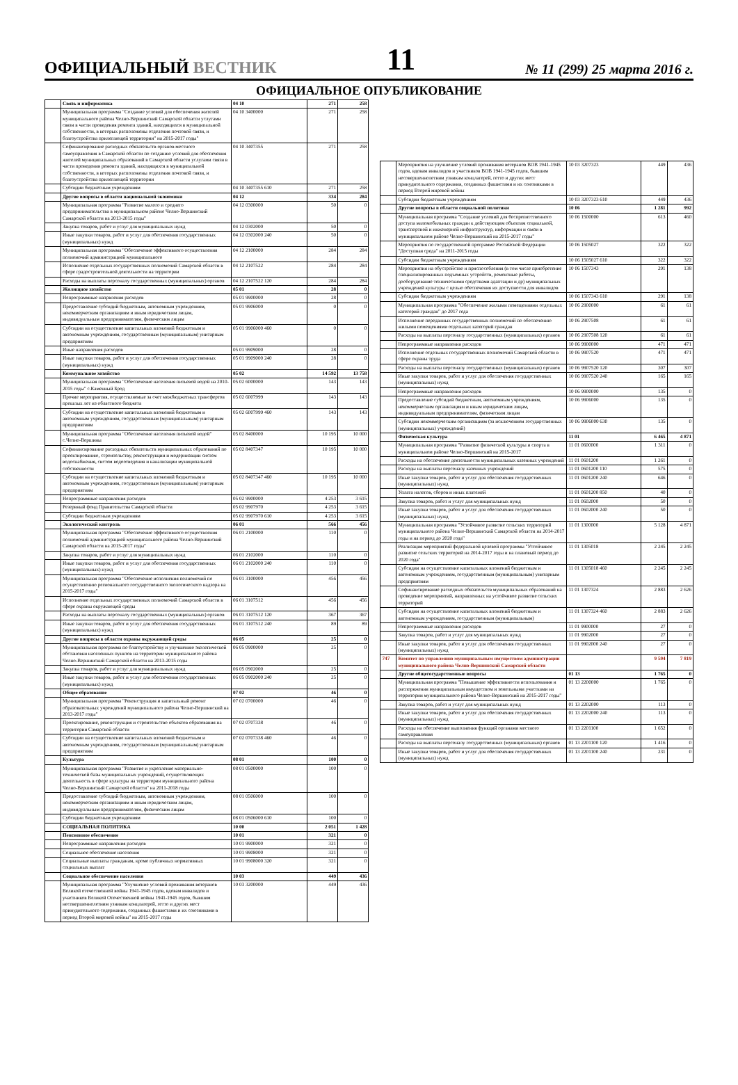ОФИЦИАЛЬНЫЙ ВЕСТНИК
11
№ 11 (299) 25 марта 2016 г.
ОФИЦИАЛЬНОЕ ОПУБЛИКОВАНИЕ
| | Связь и информатика | 04 10 | 271 | 258 |
| | Муниципальная программа "Создание условий для обеспечения жителей муниципального района Челно-Вершинский Самарской области услугами связи в части проведения ремонта зданий, находящихся в муниципальной собственности, в которых расположены отделения почтовой связи, и благоустройства прилегающей территории" на 2015-2017 годы" | 04 10 3400000 | 271 | 258 |
| | Софинансирование расходных обязательств органов местного самоуправления в Самарской области по созданию условий для обеспечения жителей муниципальных образований в Самарской области услугами связи в части проведения ремонта зданий, находящихся в муниципальной собственности, в которых расположены отделения почтовой связи, и благоустройства прилегающей территории | 04 10 3407355 | 271 | 258 |
| | Субсидии бюджетным учреждениям | 04 10 3407355 610 | 271 | 258 |
| | Другие вопросы в области национальной экономики | 04 12 | 334 | 284 |
| | Муниципальная программа "Развитие малого и среднего предпринимательства в муниципальном районе Челно-Вершинский Самарской области на 2013-2015 годы" | 04 12 0300000 | 50 | 0 |
| | Закупка товаров, работ и услуг для муниципальных нужд | 04 12 0302000 | 50 | 0 |
| | Иные закупки товаров, работ и услуг для обеспечения государственных (муниципальных) нужд | 04 12 0302000 240 | 50 | 0 |
| | Муниципальная программа "Обеспечение эффективного осуществления полномочий администрацией муниципального | 04 12 2100000 | 284 | 284 |
| | Исполнение отдельных государственных полномочий Самарской области в сфере градостроительной деятельности на территории | 04 12 2107522 | 284 | 284 |
| | Расходы на выплаты персоналу государственных (муниципальных) органов | 04 12 2107522 120 | 284 | 284 |
| | Жилищное хозяйство | 05 01 | 28 | 0 |
| | Непрограммные напрвления расходов | 05 01 9900000 | 28 | 0 |
| | Предоставление субсидий бюджетным, автономным учреждениям, некоммерческим организациям и иным юридическим лицам, индивидуальным предпринимателям, физическим лицам | 05 01 9906000 | 0 | 0 |
| | Субсидии на осуществление капитальных вложений бюджетным и автономным учреждениям, государственным (муниципальным) унитарным предприятиям | 05 01 9906000 460 | 0 | 0 |
| | Иные направления расходов | 05 01 9909000 | 28 | 0 |
| | Иные закупки товаров, работ и услуг для обеспечения государственных (муниципальных) нужд | 05 01 9909000 240 | 28 | 0 |
| | Коммунальное хозяйство | 05 02 | 14 592 | 13 758 |
| | Муниципальная программа "Обеспечение населения питьевой водой на 2010-2015 годы" с.Каменный Брод | 05 02 6000000 | 143 | 143 |
| | Прочие мероприятия, осуществляемые за счет межбюджетных трансфертов прошлых лет из областного бюджета | 05 02 6007999 | 143 | 143 |
| | Субсидии на осуществление капитальных вложений бюджетным и автономным учреждениям, государственным (муниципальным) унитарным предприятиям | 05 02 6007999 460 | 143 | 143 |
| | Муниципальная программа "Обеспечение населения питьевой водой" с.Челно-Вершины | 05 02 8400000 | 10 195 | 10 000 |
| | Софинансирование расходных обязательств муниципальных образований по проектированию, строительству, реконструкции и модернизации систем водоснабжения, систем водоотведения и канализации муниципальной собственности | 05 02 8407347 | 10 195 | 10 000 |
| | Субсидии на осуществление капитальных вложений бюджетным и автономным учреждениям, государственным (муниципальным) унитарным предприятиям | 05 02 8407347 460 | 10 195 | 10 000 |
| | Непрограммные направления расходов | 05 02 9900000 | 4 253 | 3 615 |
| | Резервный фонд Правительства Самарской области | 05 02 9907970 | 4 253 | 3 615 |
| | Субсидии бюджетным учреждениям | 05 02 9907970 610 | 4 253 | 3 615 |
| | Экологический контроль | 06 01 | 566 | 456 |
| | Муниципальная программа "Обеспечение эффективного осуществления полномочий администрацией муниципального района Челно-Вершинский Самарской области на 2015-2017 годы" | 06 01 2100000 | 110 | 0 |
| | Закупка товаров, работ и услуг для муниципальных нужд | 06 01 2102000 | 110 | 0 |
| | Иные закупки товаров, работ и услуг для обеспечения государственных (муниципальных) нужд | 06 01 2102000 240 | 110 | 0 |
| | Муниципальная программа "Обеспечение исполнения полномочий по осуществлению регионального государственного экологического надзора на 2015-2017 годы" | 06 01 3100000 | 456 | 456 |
| | Исполнение отдельных государственных полномочий Самарской области в сфере охраны окружающей среды | 06 01 3107512 | 456 | 456 |
| | Расходы на выплаты персоналу государственных (муниципальных) органов | 06 01 3107512 120 | 367 | 367 |
| | Иные закупки товаров, работ и услуг для обеспечения государственных (муниципальных) нужд | 06 01 3107512 240 | 89 | 89 |
| | Другие вопросы в области охраны окружающей среды | 06 05 | 25 | 0 |
| | Муниципальная программа по благоустройству и улучшению экологической обстановки населенных пунктов на территории муниципального района Челно-Вершинский Самарской области на 2013-2015 годы | 06 05 0900000 | 25 | 0 |
| | Закупка товаров, работ и услуг для муниципальных нужд | 06 05 0902000 | 25 | 0 |
| | Иные закупки товаров, работ и услуг для обеспечения государственных (муниципальных) нужд | 06 05 0902000 240 | 25 | 0 |
| | Общее образование | 07 02 | 46 | 0 |
| | Муниципальная программа "Реконструкция и капитальный ремонт образовательных учреждений муниципального района Челно-Вершинский на 2013-2017 годы" | 07 02 0700000 | 46 | 0 |
| | Проектирование, реконструкция и строительство объектов образования на территории Самарской области | 07 02 0707338 | 46 | 0 |
| | Субсидии на осуществление капитальных вложений бюджетным и автономным учреждениям, государственным (муниципальным) унитарным предприятиям | 07 02 0707338 460 | 46 | 0 |
| | Культура | 08 01 | 100 | 0 |
| | Муниципальная программа "Развитие и укрепление материально-технической базы муниципальных учреждений, осуществляющих деятельность в сфере культуры на территории муниципального района Челно-Вершинский Самарской области" на 2011-2018 годы | 08 01 0500000 | 100 | 0 |
| | Предоставление субсидий бюджетным, автономным учреждениям, некоммерческим организациям и иным юридическим лицам, индивидуальным предпринимателям, физическим лицам | 08 01 0506000 | 100 | 0 |
| | Субсидии бюджетным учреждениям | 08 01 0506000 610 | 100 | 0 |
| | СОЦИАЛЬНАЯ ПОЛИТИКА | 10 00 | 2 051 | 1 428 |
| | Пенсионное обеспечение | 10 01 | 321 | 0 |
| | Непрограммные направления расходов | 10 01 9900000 | 321 | 0 |
| | Социальное обеспечение населения | 10 01 9908000 | 321 | 0 |
| | Социальные выплаты гражданам, кроме публичных нормативных социальных выплат | 10 01 9908000 320 | 321 | 0 |
| | Социальное обеспечение населения | 10 03 | 449 | 436 |
| | Муниципальная программа "Улучшение условий проживания ветеранов Великой отечественной войны 1941-1945 годов, вдовам инвалидов и участников Великой Отечественной войны 1941-1945 годов, бывшим несовершеннолетним узникам концлагерей, гетто и других мест принудительного содержания, созданных фашистами и их союзниками в период Второй мировой войны" на 2015-2017 годы | 10 03 3200000 | 449 | 436 |
| | Мероприятия на улучшение условий проживания ветеранов ВОВ 1941-1945 годов, вдовам инвалидов и участников ВОВ 1941-1945 годов, бывшим несовершеннолетним узникам концлагерей, гетто и других мест принудительного содержания, созданных фашистами и их союзниками в период Второй мировой войны | 10 03 3207323 | 449 | 436 |
| | Субсидии бюджетным учреждениям | 10 03 3207323 610 | 449 | 436 |
| | Другие вопросы в области социальной политики | 10 06 | 1 281 | 992 |
| | Муниципальная программа "Создание условий для беспрепятственного доступа маломобильных граждан к действующим объектам социальной, транспортной и инженерной инфраструктур, информации и связи в муниципальном районе Челно-Вершинский на 2015-2017 годы" | 10 06 1500000 | 613 | 460 |
| | Мероприятия по государственной программе Российской Федерации "Доступная среда" на 2011-2015 годы | 10 06 1505027 | 322 | 322 |
| | Субсидии бюджетным учреждениям | 10 06 1505027 610 | 322 | 322 |
| | Мероприятия на обустройство и приспособления (в том числе приобретение специализированных подъемных устройств, ремонтные работы, дооборудование техническими средствами адаптации и др) муниципальных учреждений культуры с целью обеспечения их доступности для инвалидов | 10 06 1507343 | 291 | 138 |
| | Субсидии бюджетным учреждениям | 10 06 1507343 610 | 291 | 138 |
| | Муниципальная программа "Обеспечение жилыми помещениями отдельных категорий граждан" до 2017 года | 10 06 2900000 | 61 | 61 |
| | Исполнение переданных государственных полномочий по обеспечению жилыми помещениями отдельных категорий граждан | 10 06 2907508 | 61 | 61 |
| | Расходы на выплаты персоналу государственных (муниципальных) органов | 10 06 2907508 120 | 61 | 61 |
| | Непрограммные направления расходов | 10 06 9900000 | 471 | 471 |
| | Исполнение отдельных государственных полномочий Самарской области в сфере охраны труда | 10 06 9907520 | 471 | 471 |
| | Расходы на выплаты персоналу государственных (муниципальных) органов | 10 06 9907520 120 | 307 | 307 |
| | Иные закупки товаров, работ и услуг для обеспечения государственных (муниципальных) нужд | 10 06 9907520 240 | 165 | 165 |
| | Непрограммные направления расходов | 10 06 9900000 | 135 | 0 |
| | Предоставление субсидий бюджетным, автономным учреждениям, некоммерческим организациям и иным юридическим лицам, индивидуальным предпринимателям, физическим лицам | 10 06 9906000 | 135 | 0 |
| | Субсидии некоммерческим организациям (за исключением государственных (муниципальных) учреждений) | 10 06 9906000 630 | 135 | 0 |
| | Физическая культура | 11 01 | 6 465 | 4 871 |
| | Муниципальная программа "Развитие физической культуры и спорта в муниципальном районе Челно-Вершинский на 2015-2017 | 11 01 0600000 | 1 311 | 0 |
| | Расходы на обеспечение деятельности муниципальных казенных учреждений | 11 01 0601200 | 1 261 | 0 |
| | Расходы на выплаты персоналу казенных учреждений | 11 01 0601200 110 | 575 | 0 |
| | Иные закупки товаров, работ и услуг для обеспечения государственных (муниципальных) нужд | 11 01 0601200 240 | 646 | 0 |
| | Уплата налогов, сборов и иных платежей | 11 01 0601200 850 | 40 | 0 |
| | Закупка товаров, работ и услуг для муниципальных нужд | 11 01 0602000 | 50 | 0 |
| | Иные закупки товаров, работ и услуг для обеспечения государственных (муниципальных) нужд | 11 01 0602000 240 | 50 | 0 |
| | Муниципальная программа "Устойчивое развитие сельских территорий муниципального района Челно-Вершинский Самарской области на 2014-2017 годы и на период до 2020 года" | 11 01 1300000 | 5 128 | 4 871 |
| | Реализация мероприятий федеральной целевой программы "Устойчивое развитие сельских территорий на 2014-2017 годы и на плановый период до 2020 года" | 11 01 1305018 | 2 245 | 2 245 |
| | Субсидии на осуществление капитальных вложений бюджетным и автономным учреждениям, государственным (муниципальным) унитарным предприятиям | 11 01 1305018 460 | 2 245 | 2 245 |
| | Софинансирование расходных обязательств муниципальных образований на проведение мероприятий, направленных на устойчивое развитие сельских территорий | 11 01 1307324 | 2 883 | 2 626 |
| | Субсидии на осуществление капитальных вложений бюджетным и автономным учреждениям, государственным (муниципальным) | 11 01 1307324 460 | 2 883 | 2 626 |
| | Непрограммные направления расходов | 11 01 9900000 | 27 | 0 |
| | Закупка товаров, работ и услуг для муниципальных нужд | 11 01 9902000 | 27 | 0 |
| | Иные закупки товаров, работ и услуг для обеспечения государственных (муниципальных) нужд | 11 01 9902000 240 | 27 | 0 |
| 747 | Комитет по управлению муниципальным имуществом администрации муниципального района Челно-Вершинский Самарской области | | 9 594 | 7 819 |
| | Другие общегосударственные вопросы | 01 13 | 1 765 | 0 |
| | Муниципальная программа "Повышение эффективности использования и распоряжения муниципальным имуществом и земельными участками на территории муниципального района Челно-Вершинский на 2015-2017 годы" | 01 13 2200000 | 1 765 | 0 |
| | Закупка товаров, работ и услуг для муниципальных нужд | 01 13 2202000 | 113 | 0 |
| | Иные закупки товаров, работ и услуг для обеспечения государственных (муниципальных) нужд | 01 13 2202000 240 | 113 | 0 |
| | Расходы на обеспечение выполнения функций органами местного самоуправления | 01 13 2201100 | 1 652 | 0 |
| | Расходы на выплаты персоналу государственных (муниципальных) органов | 01 13 2201100 120 | 1 416 | 0 |
| | Иные закупки товаров, работ и услуг для обеспечения государственных (муниципальных) нужд | 01 13 2201100 240 | 231 | 0 |